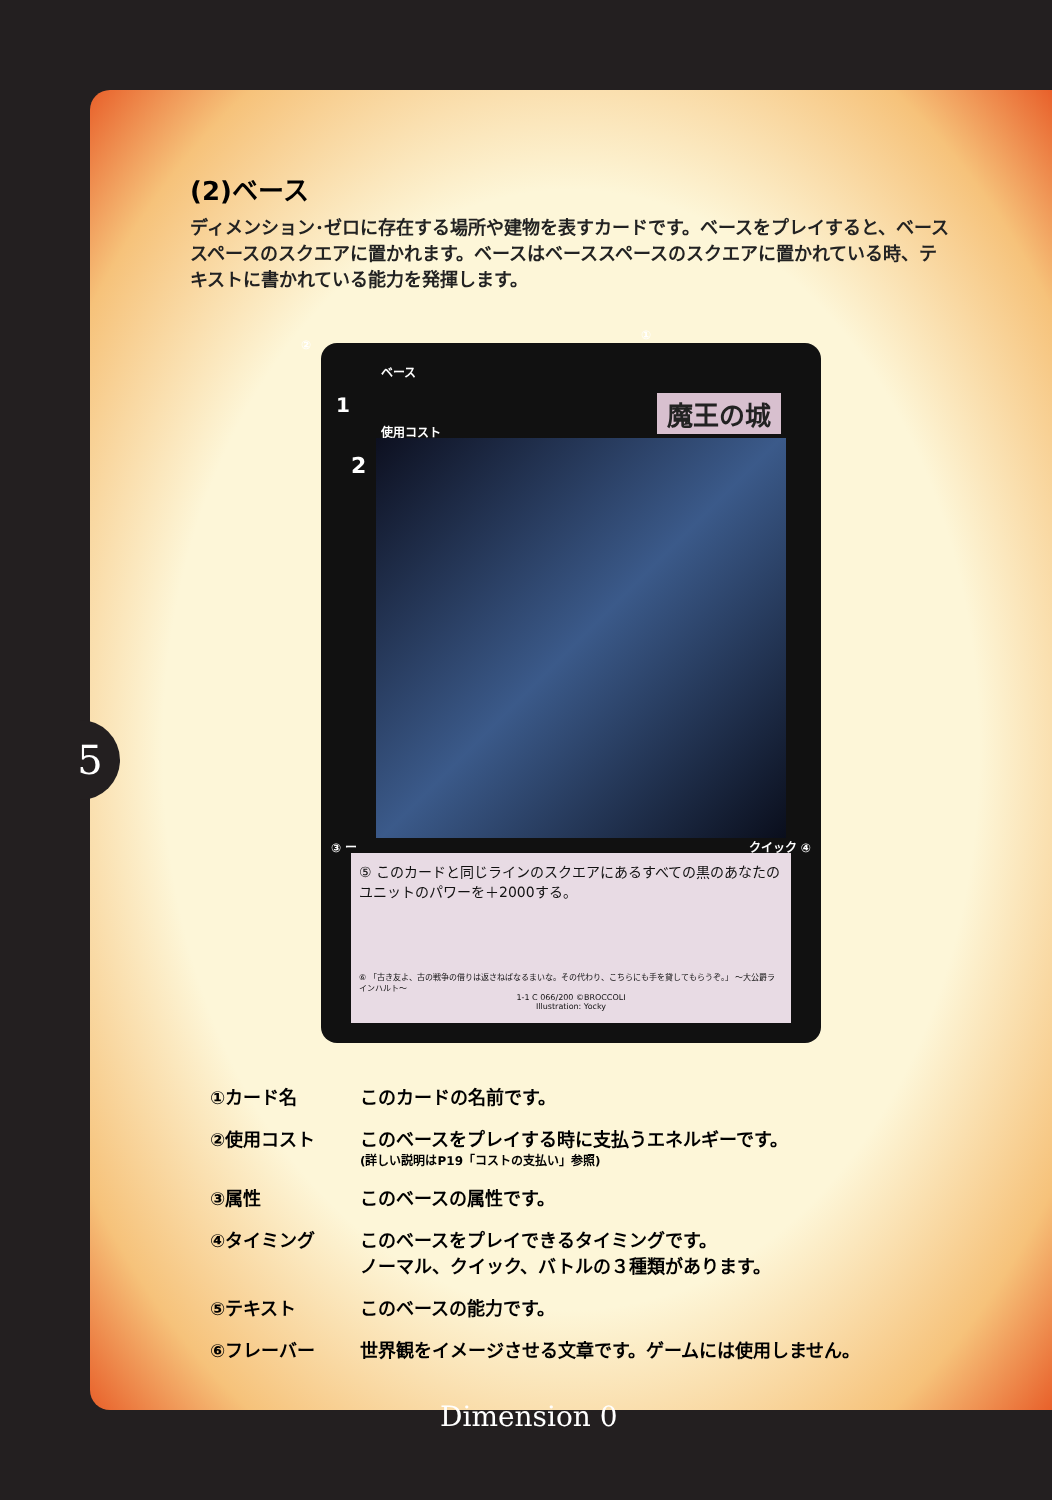(2)ベース
ディメンション･ゼロに存在する場所や建物を表すカードです。ベースをプレイすると、ベーススペースのスクエアに置かれます。ベースはベーススペースのスクエアに置かれている時、テキストに書かれている能力を発揮します。
②
①
ベース
1
使用コスト
2
魔王の城
③ ー クイック ④
⑤ このカードと同じラインのスクエアにあるすべての黒のあなたのユニットのパワーを＋2000する。
⑥ 「古き友よ、古の戦争の借りは返さねばなるまいな。その代わり、こちらにも手を貸してもらうぞ。」 ～大公爵ラインハルト～
1-1 C 066/200 ©BROCCOLI
Illustration: Yocky
①カード名 このカードの名前です。
②使用コスト このベースをプレイする時に支払うエネルギーです。
(詳しい説明はP19「コストの支払い」参照)
③属性 このベースの属性です。
④タイミング このベースをプレイできるタイミングです。
ノーマル、クイック、バトルの３種類があります。
⑤テキスト このベースの能力です。
⑥フレーバー 世界観をイメージさせる文章です。ゲームには使用しません。
5
Dimension 0